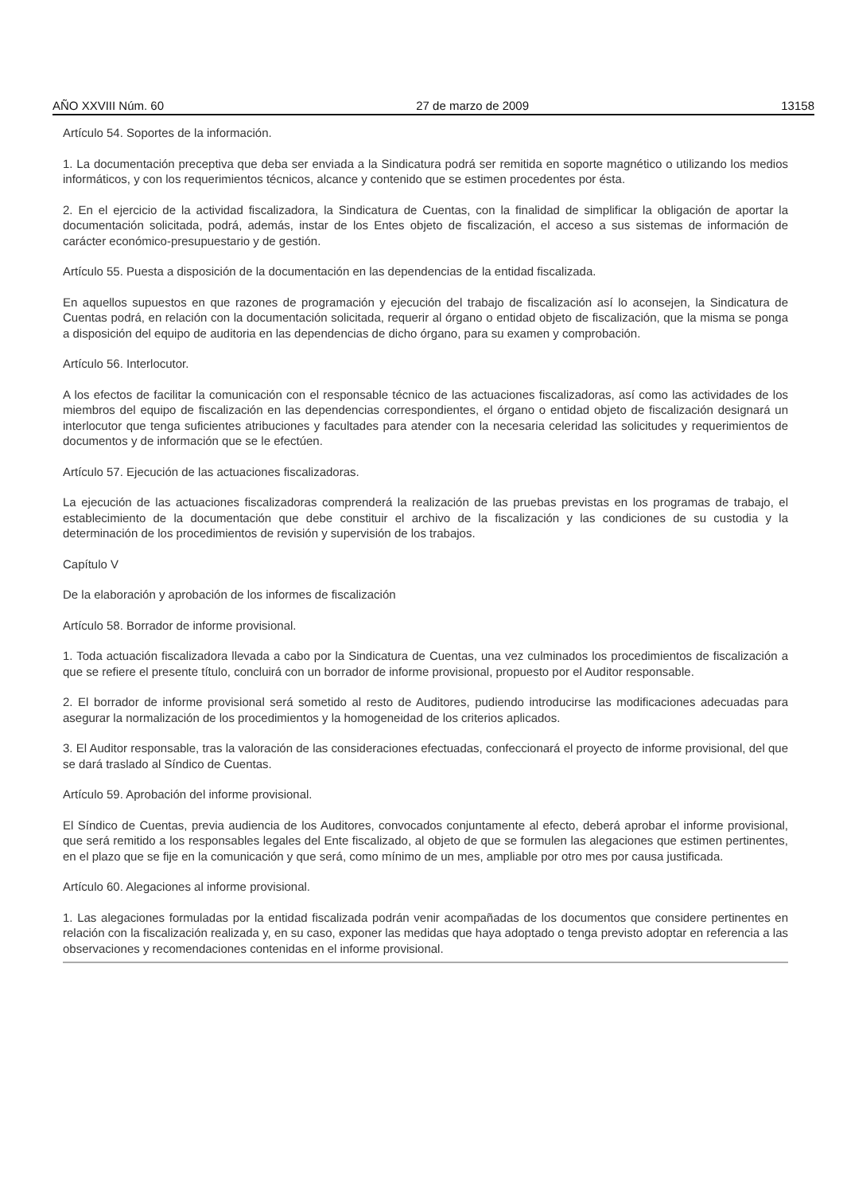AÑO XXVIII Núm. 60 27 de marzo de 2009 13158
Artículo 54. Soportes de la información.
1. La documentación preceptiva que deba ser enviada a la Sindicatura podrá ser remitida en soporte magnético o utilizando los medios informáticos, y con los requerimientos técnicos, alcance y contenido que se estimen procedentes por ésta.
2. En el ejercicio de la actividad fiscalizadora, la Sindicatura de Cuentas, con la finalidad de simplificar la obligación de aportar la documentación solicitada, podrá, además, instar de los Entes objeto de fiscalización, el acceso a sus sistemas de información de carácter económico-presupuestario y de gestión.
Artículo 55. Puesta a disposición de la documentación en las dependencias de la entidad fiscalizada.
En aquellos supuestos en que razones de programación y ejecución del trabajo de fiscalización así lo aconsejen, la Sindicatura de Cuentas podrá, en relación con la documentación solicitada, requerir al órgano o entidad objeto de fiscalización, que la misma se ponga a disposición del equipo de auditoria en las dependencias de dicho órgano, para su examen y comprobación.
Artículo 56. Interlocutor.
A los efectos de facilitar la comunicación con el responsable técnico de las actuaciones fiscalizadoras, así como las actividades de los miembros del equipo de fiscalización en las dependencias correspondientes, el órgano o entidad objeto de fiscalización designará un interlocutor que tenga suficientes atribuciones y facultades para atender con la necesaria celeridad las solicitudes y requerimientos de documentos y de información que se le efectúen.
Artículo 57. Ejecución de las actuaciones fiscalizadoras.
La ejecución de las actuaciones fiscalizadoras comprenderá la realización de las pruebas previstas en los programas de trabajo, el establecimiento de la documentación que debe constituir el archivo de la fiscalización y las condiciones de su custodia y la determinación de los procedimientos de revisión y supervisión de los trabajos.
Capítulo V
De la elaboración y aprobación de los informes de fiscalización
Artículo 58. Borrador de informe provisional.
1. Toda actuación fiscalizadora llevada a cabo por la Sindicatura de Cuentas, una vez culminados los procedimientos de fiscalización a que se refiere el presente título, concluirá con un borrador de informe provisional, propuesto por el Auditor responsable.
2. El borrador de informe provisional será sometido al resto de Auditores, pudiendo introducirse las modificaciones adecuadas para asegurar la normalización de los procedimientos y la homogeneidad de los criterios aplicados.
3. El Auditor responsable, tras la valoración de las consideraciones efectuadas, confeccionará el proyecto de informe provisional, del que se dará traslado al Síndico de Cuentas.
Artículo 59. Aprobación del informe provisional.
El Síndico de Cuentas, previa audiencia de los Auditores, convocados conjuntamente al efecto, deberá aprobar el informe provisional, que será remitido a los responsables legales del Ente fiscalizado, al objeto de que se formulen las alegaciones que estimen pertinentes, en el plazo que se fije en la comunicación y que será, como mínimo de un mes, ampliable por otro mes por causa justificada.
Artículo 60. Alegaciones al informe provisional.
1. Las alegaciones formuladas por la entidad fiscalizada podrán venir acompañadas de los documentos que considere pertinentes en relación con la fiscalización realizada y, en su caso, exponer las medidas que haya adoptado o tenga previsto adoptar en referencia a las observaciones y recomendaciones contenidas en el informe provisional.